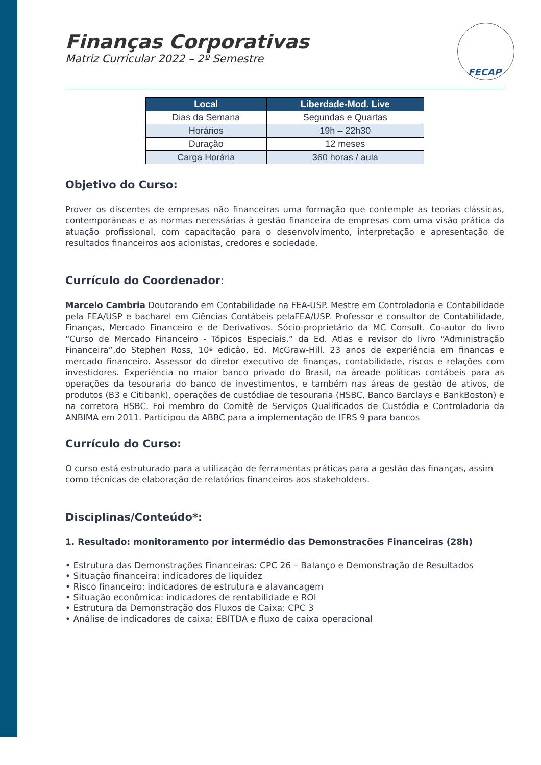FECAP
Finanças Corporativas
Matriz Curricular 2022 – 2º Semestre
| Local | Liberdade-Mod. Live |
| --- | --- |
| Dias da Semana | Segundas e Quartas |
| Horários | 19h – 22h30 |
| Duração | 12 meses |
| Carga Horária | 360 horas / aula |
Objetivo do Curso:
Prover os discentes de empresas não financeiras uma formação que contemple as teorias clássicas, contemporâneas e as normas necessárias à gestão financeira de empresas com uma visão prática da atuação profissional, com capacitação para o desenvolvimento, interpretação e apresentação de resultados financeiros aos acionistas, credores e sociedade.
Currículo do Coordenador:
Marcelo Cambria Doutorando em Contabilidade na FEA-USP. Mestre em Controladoria e Contabilidade pela FEA/USP e bacharel em Ciências Contábeis pelaFEA/USP. Professor e consultor de Contabilidade, Finanças, Mercado Financeiro e de Derivativos. Sócio-proprietário da MC Consult. Co-autor do livro “Curso de Mercado Financeiro - Tópicos Especiais.” da Ed. Atlas e revisor do livro “Administração Financeira”,do Stephen Ross, 10ª edição, Ed. McGraw-Hill. 23 anos de experiência em finanças e mercado financeiro. Assessor do diretor executivo de finanças, contabilidade, riscos e relações com investidores. Experiência no maior banco privado do Brasil, na áreade políticas contábeis para as operações da tesouraria do banco de investimentos, e também nas áreas de gestão de ativos, de produtos (B3 e Citibank), operações de custódiae de tesouraria (HSBC, Banco Barclays e BankBoston) e na corretora HSBC. Foi membro do Comitê de Serviços Qualificados de Custódia e Controladoria da ANBIMA em 2011. Participou da ABBC para a implementação de IFRS 9 para bancos
Currículo do Curso:
O curso está estruturado para a utilização de ferramentas práticas para a gestão das finanças, assim como técnicas de elaboração de relatórios financeiros aos stakeholders.
Disciplinas/Conteúdo*:
1. Resultado: monitoramento por intermédio das Demonstrações Financeiras (28h)
• Estrutura das Demonstrações Financeiras: CPC 26 – Balanço e Demonstração de Resultados
• Situação financeira: indicadores de liquidez
• Risco financeiro: indicadores de estrutura e alavancagem
• Situação econômica: indicadores de rentabilidade e ROI
• Estrutura da Demonstração dos Fluxos de Caixa: CPC 3
• Análise de indicadores de caixa: EBITDA e fluxo de caixa operacional